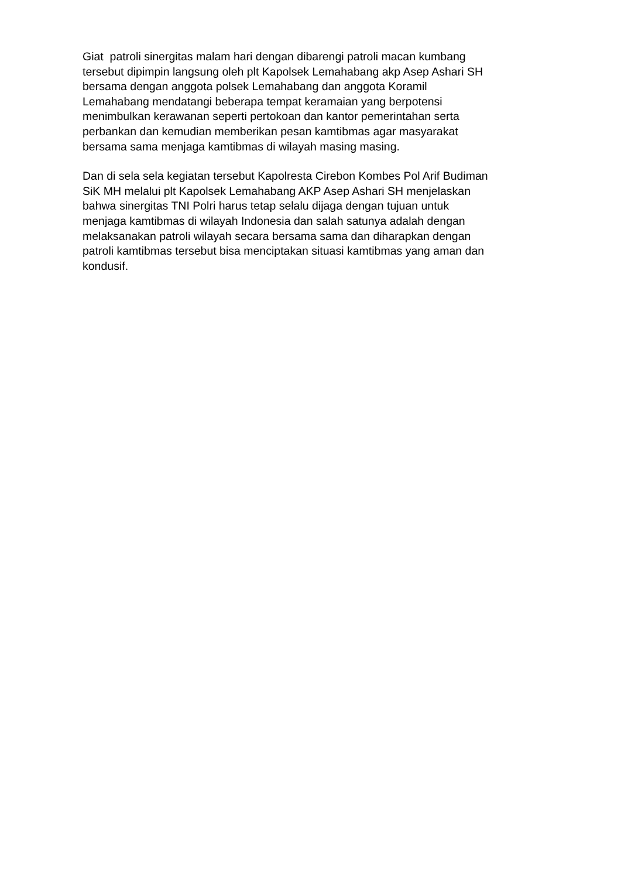Giat patroli sinergitas malam hari dengan dibarengi patroli macan kumbang
tersebut dipimpin langsung oleh plt Kapolsek Lemahabang akp Asep Ashari SH
bersama dengan anggota polsek Lemahabang dan anggota Koramil
Lemahabang mendatangi beberapa tempat keramaian yang berpotensi
menimbulkan kerawanan seperti pertokoan dan kantor pemerintahan serta
perbankan dan kemudian memberikan pesan kamtibmas agar masyarakat
bersama sama menjaga kamtibmas di wilayah masing masing.
Dan di sela sela kegiatan tersebut Kapolresta Cirebon Kombes Pol Arif Budiman
SiK MH melalui plt Kapolsek Lemahabang AKP Asep Ashari SH menjelaskan
bahwa sinergitas TNI Polri harus tetap selalu dijaga dengan tujuan untuk
menjaga kamtibmas di wilayah Indonesia dan salah satunya adalah dengan
melaksanakan patroli wilayah secara bersama sama dan diharapkan dengan
patroli kamtibmas tersebut bisa menciptakan situasi kamtibmas yang aman dan
kondusif.